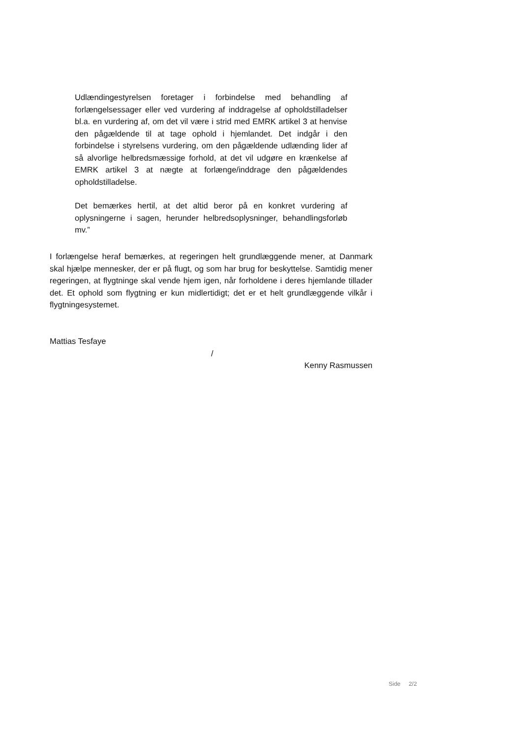Udlændingestyrelsen foretager i forbindelse med behandling af forlængelsessager eller ved vurdering af inddragelse af opholdstilladelser bl.a. en vurdering af, om det vil være i strid med EMRK artikel 3 at henvise den pågældende til at tage ophold i hjemlandet. Det indgår i den forbindelse i styrelsens vurdering, om den pågældende udlænding lider af så alvorlige helbredsmæssige forhold, at det vil udgøre en krænkelse af EMRK artikel 3 at nægte at forlænge/inddrage den pågældendes opholdstilladelse.
Det bemærkes hertil, at det altid beror på en konkret vurdering af oplysningerne i sagen, herunder helbredsoplysninger, behandlingsforløb mv.”
I forlængelse heraf bemærkes, at regeringen helt grundlæggende mener, at Danmark skal hjælpe mennesker, der er på flugt, og som har brug for beskyttelse. Samtidig mener regeringen, at flygtninge skal vende hjem igen, når forholdene i deres hjemlande tillader det. Et ophold som flygtning er kun midlertidigt; det er et helt grundlæggende vilkår i flygtningesystemet.
Mattias Tesfaye
/
Kenny Rasmussen
Side 2/2